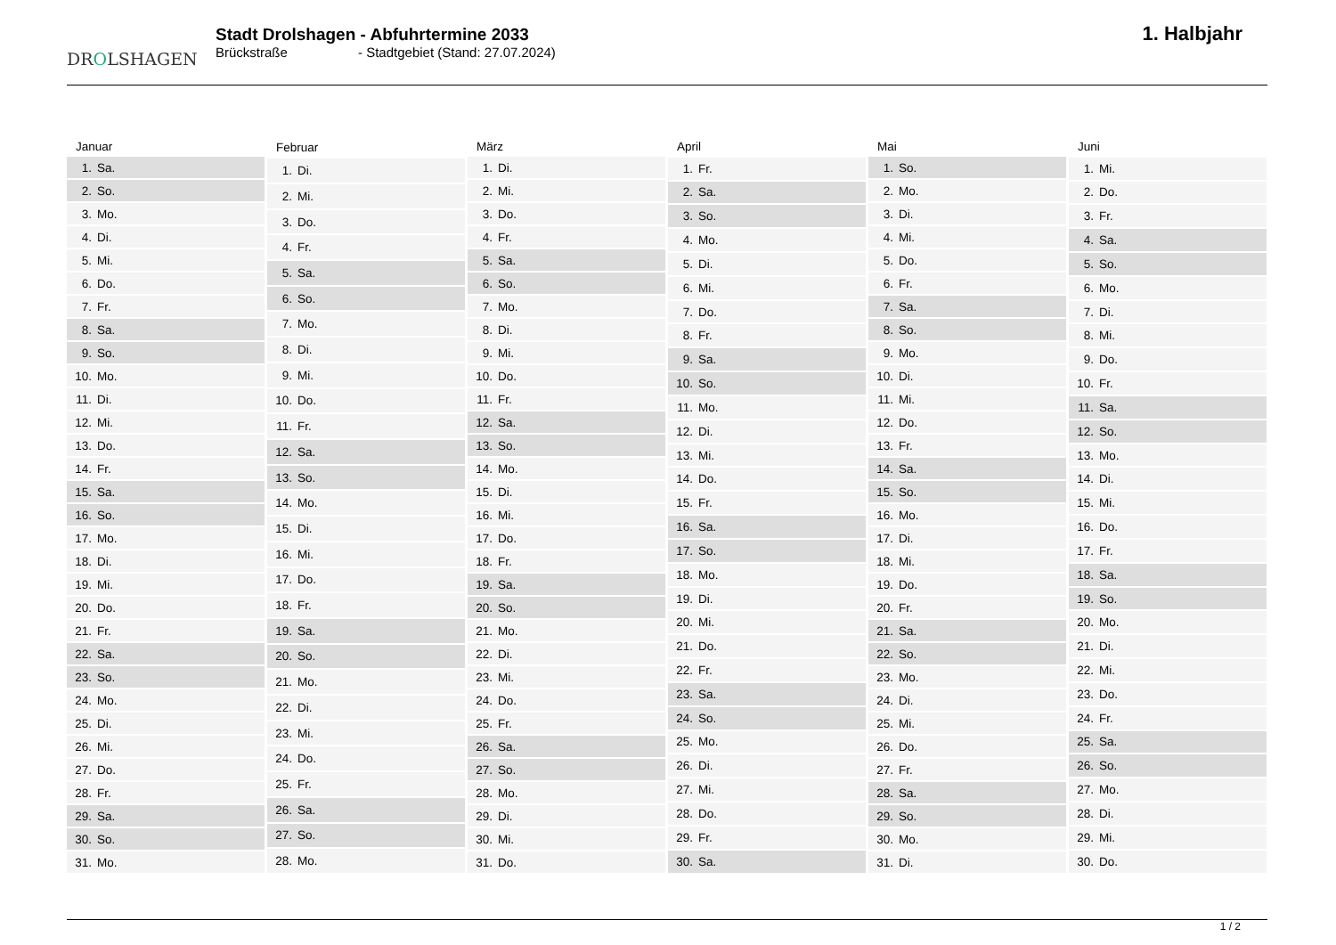DROLSHAGEN
Stadt Drolshagen - Abfuhrtermine 2033
Brückstraße - Stadtgebiet (Stand: 27.07.2024)
1. Halbjahr
| Januar |
| --- |
| 1. Sa. |
| 2. So. |
| 3. Mo. |
| 4. Di. |
| 5. Mi. |
| 6. Do. |
| 7. Fr. |
| 8. Sa. |
| 9. So. |
| 10. Mo. |
| 11. Di. |
| 12. Mi. |
| 13. Do. |
| 14. Fr. |
| 15. Sa. |
| 16. So. |
| 17. Mo. |
| 18. Di. |
| 19. Mi. |
| 20. Do. |
| 21. Fr. |
| 22. Sa. |
| 23. So. |
| 24. Mo. |
| 25. Di. |
| 26. Mi. |
| 27. Do. |
| 28. Fr. |
| 29. Sa. |
| 30. So. |
| 31. Mo. |
| Februar |
| --- |
| 1. Di. |
| 2. Mi. |
| 3. Do. |
| 4. Fr. |
| 5. Sa. |
| 6. So. |
| 7. Mo. |
| 8. Di. |
| 9. Mi. |
| 10. Do. |
| 11. Fr. |
| 12. Sa. |
| 13. So. |
| 14. Mo. |
| 15. Di. |
| 16. Mi. |
| 17. Do. |
| 18. Fr. |
| 19. Sa. |
| 20. So. |
| 21. Mo. |
| 22. Di. |
| 23. Mi. |
| 24. Do. |
| 25. Fr. |
| 26. Sa. |
| 27. So. |
| 28. Mo. |
| März |
| --- |
| 1. Di. |
| 2. Mi. |
| 3. Do. |
| 4. Fr. |
| 5. Sa. |
| 6. So. |
| 7. Mo. |
| 8. Di. |
| 9. Mi. |
| 10. Do. |
| 11. Fr. |
| 12. Sa. |
| 13. So. |
| 14. Mo. |
| 15. Di. |
| 16. Mi. |
| 17. Do. |
| 18. Fr. |
| 19. Sa. |
| 20. So. |
| 21. Mo. |
| 22. Di. |
| 23. Mi. |
| 24. Do. |
| 25. Fr. |
| 26. Sa. |
| 27. So. |
| 28. Mo. |
| 29. Di. |
| 30. Mi. |
| 31. Do. |
| April |
| --- |
| 1. Fr. |
| 2. Sa. |
| 3. So. |
| 4. Mo. |
| 5. Di. |
| 6. Mi. |
| 7. Do. |
| 8. Fr. |
| 9. Sa. |
| 10. So. |
| 11. Mo. |
| 12. Di. |
| 13. Mi. |
| 14. Do. |
| 15. Fr. |
| 16. Sa. |
| 17. So. |
| 18. Mo. |
| 19. Di. |
| 20. Mi. |
| 21. Do. |
| 22. Fr. |
| 23. Sa. |
| 24. So. |
| 25. Mo. |
| 26. Di. |
| 27. Mi. |
| 28. Do. |
| 29. Fr. |
| 30. Sa. |
| Mai |
| --- |
| 1. So. |
| 2. Mo. |
| 3. Di. |
| 4. Mi. |
| 5. Do. |
| 6. Fr. |
| 7. Sa. |
| 8. So. |
| 9. Mo. |
| 10. Di. |
| 11. Mi. |
| 12. Do. |
| 13. Fr. |
| 14. Sa. |
| 15. So. |
| 16. Mo. |
| 17. Di. |
| 18. Mi. |
| 19. Do. |
| 20. Fr. |
| 21. Sa. |
| 22. So. |
| 23. Mo. |
| 24. Di. |
| 25. Mi. |
| 26. Do. |
| 27. Fr. |
| 28. Sa. |
| 29. So. |
| 30. Mo. |
| 31. Di. |
| Juni |
| --- |
| 1. Mi. |
| 2. Do. |
| 3. Fr. |
| 4. Sa. |
| 5. So. |
| 6. Mo. |
| 7. Di. |
| 8. Mi. |
| 9. Do. |
| 10. Fr. |
| 11. Sa. |
| 12. So. |
| 13. Mo. |
| 14. Di. |
| 15. Mi. |
| 16. Do. |
| 17. Fr. |
| 18. Sa. |
| 19. So. |
| 20. Mo. |
| 21. Di. |
| 22. Mi. |
| 23. Do. |
| 24. Fr. |
| 25. Sa. |
| 26. So. |
| 27. Mo. |
| 28. Di. |
| 29. Mi. |
| 30. Do. |
1 / 2